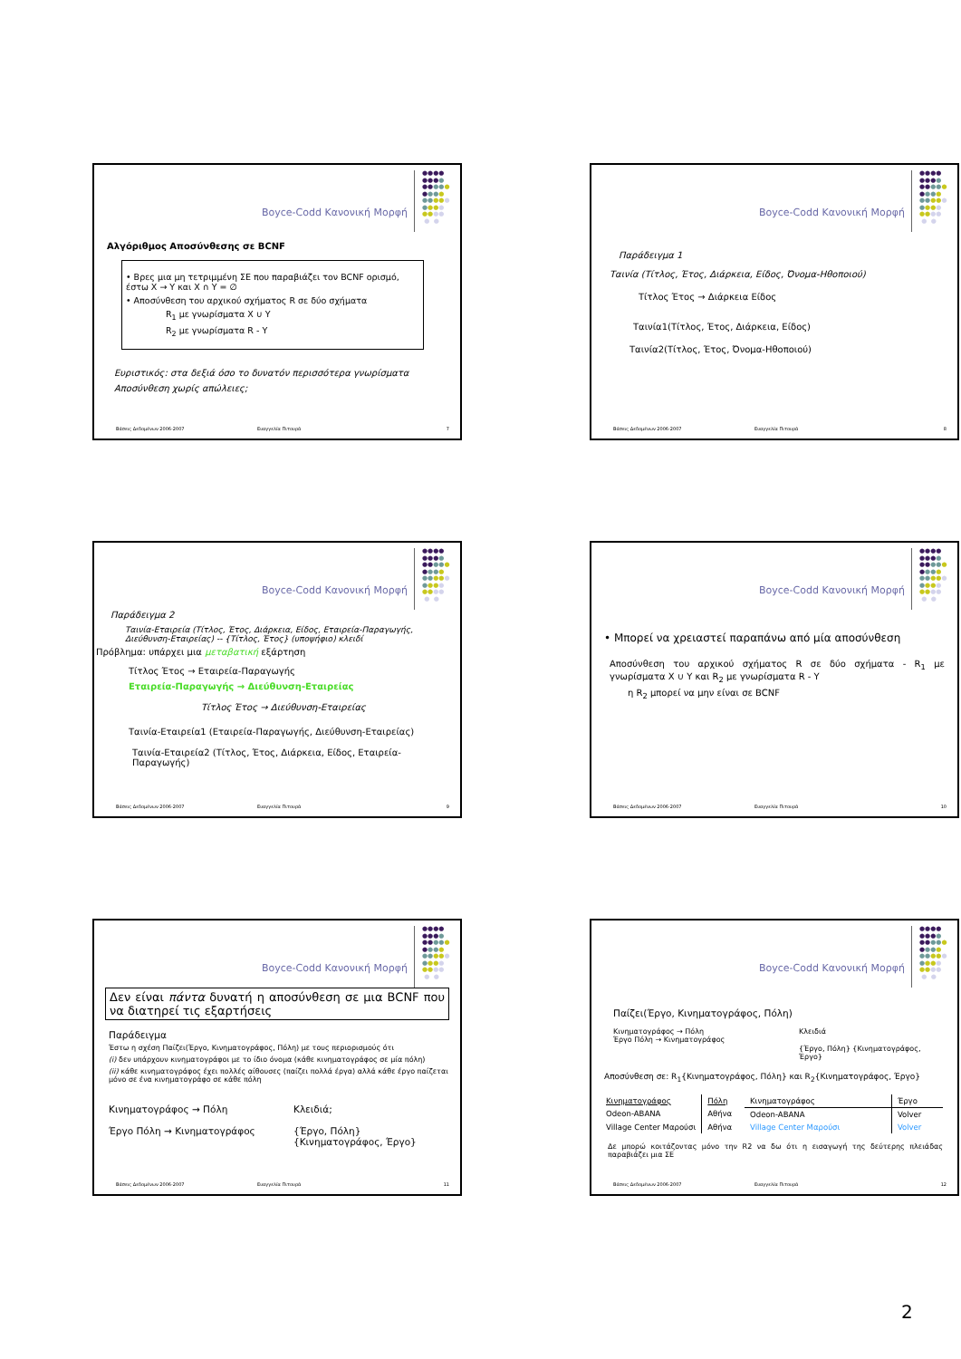●●●●
●●●●
●●●●●
●●●●
●●●●●
●●●●
●●●●
● ●
Boyce-Codd Κανονική Μορφή
Αλγόριθμος Αποσύνθεσης σε BCNF
• Βρες μια μη τετριμμένη ΣΕ που παραβιάζει τον BCNF ορισμό, έστω X → Y και X ∩ Y = ∅
• Αποσύνθεση του αρχικού σχήματος R σε δύο σχήματα
R<sub>1</sub> με γνωρίσματα X ∪ Y
R<sub>2</sub> με γνωρίσματα R - Y
Ευριστικός: στα δεξιά όσο το δυνατόν περισσότερα γνωρίσματα
Αποσύνθεση χωρίς απώλειες;
Βάσεις Δεδομένων 2006-2007 Ευαγγελία Πιτουρά 7
●●●●
●●●●
●●●●●
●●●●
●●●●●
●●●●
●●●●
● ●
Boyce-Codd Κανονική Μορφή
Παράδειγμα 1
Ταινία (Τίτλος, Έτος, Διάρκεια, Είδος, Όνομα-Ηθοποιού)
Τίτλος Έτος → Διάρκεια Είδος
Ταινία1(Τίτλος, Έτος, Διάρκεια, Είδος)
Ταινία2(Τίτλος, Έτος, Όνομα-Ηθοποιού)
Βάσεις Δεδομένων 2006-2007 Ευαγγελία Πιτουρά 8
●●●●
●●●●
●●●●●
●●●●
●●●●●
●●●●
●●●●
● ●
Boyce-Codd Κανονική Μορφή
Παράδειγμα 2
Ταινία-Εταιρεία (Τίτλος, Έτος, Διάρκεια, Είδος, Εταιρεία-Παραγωγής, Διεύθυνση-Εταιρείας) -- {Τίτλος, Έτος} (υποψήφιο) κλειδί
Πρόβλημα: υπάρχει μια μεταβατική εξάρτηση
Τίτλος Έτος → Εταιρεία-Παραγωγής
Εταιρεία-Παραγωγής → Διεύθυνση-Εταιρείας
Τίτλος Έτος → Διεύθυνση-Εταιρείας
Ταινία-Εταιρεία1 (Εταιρεία-Παραγωγής, Διεύθυνση-Εταιρείας)
Ταινία-Εταιρεία2 (Τίτλος, Έτος, Διάρκεια, Είδος, Εταιρεία-Παραγωγής)
Βάσεις Δεδομένων 2006-2007 Ευαγγελία Πιτουρά 9
●●●●
●●●●
●●●●●
●●●●
●●●●●
●●●●
●●●●
● ●
Boyce-Codd Κανονική Μορφή
• Μπορεί να χρειαστεί παραπάνω από μία αποσύνθεση
Αποσύνθεση του αρχικού σχήματος R σε δύο σχήματα - R<sub>1</sub> με γνωρίσματα X ∪ Y και R<sub>2</sub> με γνωρίσματα R - Y
η R<sub>2</sub> μπορεί να μην είναι σε BCNF
Βάσεις Δεδομένων 2006-2007 Ευαγγελία Πιτουρά 10
●●●●
●●●●
●●●●●
●●●●
●●●●●
●●●●
●●●●
● ●
Boyce-Codd Κανονική Μορφή
Δεν είναι πάντα δυνατή η αποσύνθεση σε μια BCNF που να διατηρεί τις εξαρτήσεις
Παράδειγμα
Έστω η σχέση Παίζει(Έργο, Κινηματογράφος, Πόλη) με τους περιορισμούς ότι
(i) δεν υπάρχουν κινηματογράφοι με το ίδιο όνομα (κάθε κινηματογράφος σε μία πόλη)
(ii) κάθε κινηματογράφος έχει πολλές αίθουσες (παίζει πολλά έργα) αλλά κάθε έργο παίζεται μόνο σε ένα κινηματογράφο σε κάθε πόλη
Κινηματογράφος → Πόλη
Έργο Πόλη → Κινηματογράφος
Κλειδιά;
{Έργο, Πόλη}
{Κινηματογράφος, Έργο}
Βάσεις Δεδομένων 2006-2007 Ευαγγελία Πιτουρά 11
●●●●
●●●●
●●●●●
●●●●
●●●●●
●●●●
●●●●
● ●
Boyce-Codd Κανονική Μορφή
Παίζει(Έργο, Κινηματογράφος, Πόλη)
Κινηματογράφος → Πόλη
Έργο Πόλη → Κινηματογράφος
Κλειδιά
{Έργο, Πόλη} {Κινηματογράφος, Έργο}
Αποσύνθεση σε: R<sub>1</sub>{Κινηματογράφος, Πόλη} και R<sub>2</sub>{Κινηματογράφος, Έργο}
| Κινηματογράφος | Πόλη |
| Odeon-ABANA | Αθήνα |
| Village Center Μαρούσι | Αθήνα |
| Κινηματογράφος | Έργο |
| Odeon-ABANA | Volver |
| Village Center Μαρούσι | Volver |
Δε μπορώ κοιτάζοντας μόνο την R2 να δω ότι η εισαγωγή της δεύτερης πλειάδας παραβιάζει μια ΣΕ
Βάσεις Δεδομένων 2006-2007 Ευαγγελία Πιτουρά 12
2